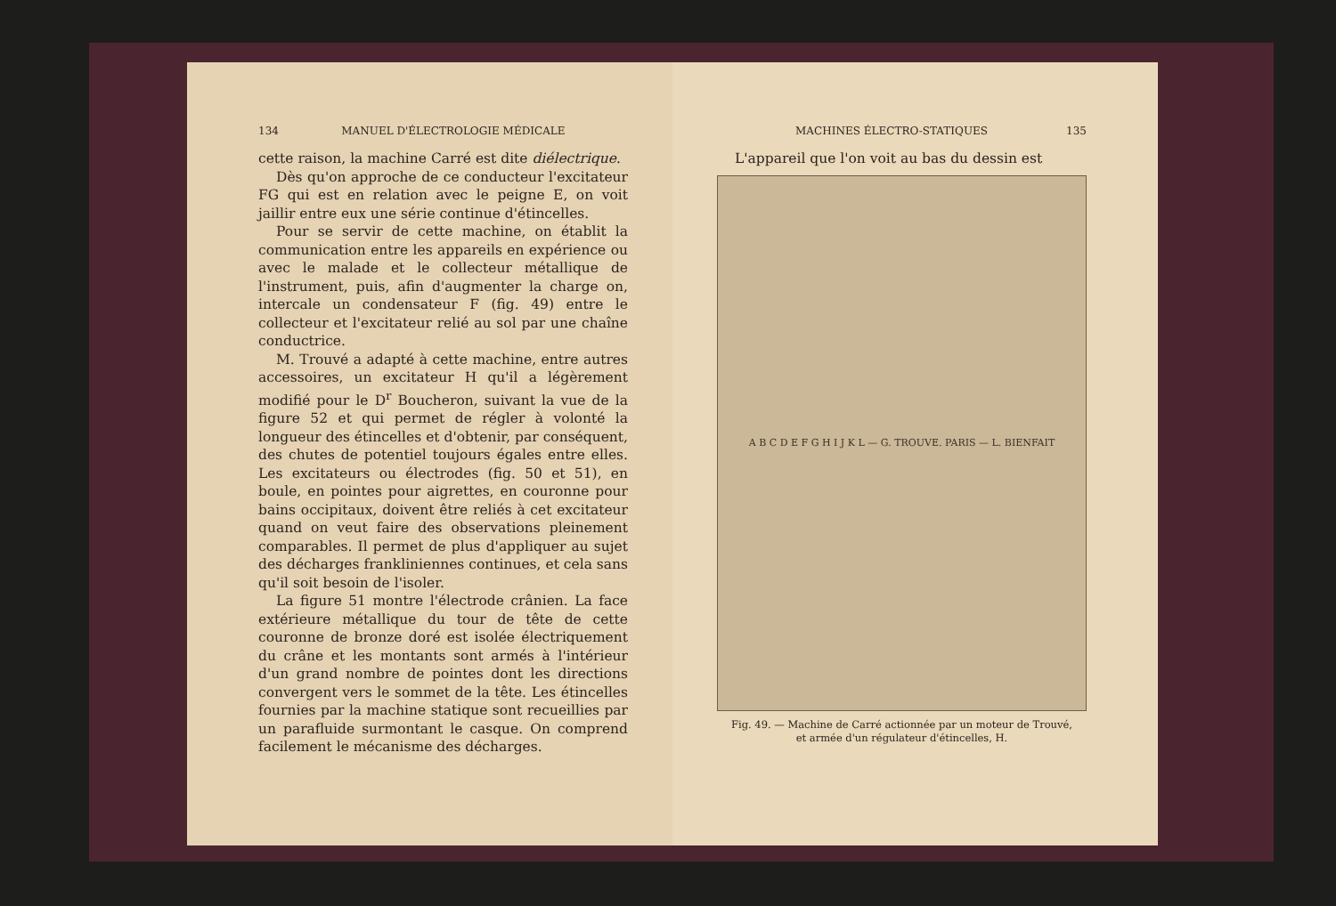134 MANUEL D'ÉLECTROLOGIE MÉDICALE
cette raison, la machine Carré est dite diélectrique.
Dès qu'on approche de ce conducteur l'excitateur FG qui est en relation avec le peigne E, on voit jaillir entre eux une série continue d'étincelles.
Pour se servir de cette machine, on établit la communication entre les appareils en expérience ou avec le malade et le collecteur métallique de l'instrument, puis, afin d'augmenter la charge on, intercale un condensateur F (fig. 49) entre le collecteur et l'excitateur relié au sol par une chaîne conductrice.
M. Trouvé a adapté à cette machine, entre autres accessoires, un excitateur H qu'il a légèrement modifié pour le D<sup>r</sup> Boucheron, suivant la vue de la figure 52 et qui permet de régler à volonté la longueur des étincelles et d'obtenir, par conséquent, des chutes de potentiel toujours égales entre elles. Les excitateurs ou électrodes (fig. 50 et 51), en boule, en pointes pour aigrettes, en couronne pour bains occipitaux, doivent être reliés à cet excitateur quand on veut faire des observations pleinement comparables. Il permet de plus d'appliquer au sujet des décharges frankliniennes continues, et cela sans qu'il soit besoin de l'isoler.
La figure 51 montre l'électrode crânien. La face extérieure métallique du tour de tête de cette couronne de bronze doré est isolée électriquement du crâne et les montants sont armés à l'intérieur d'un grand nombre de pointes dont les directions convergent vers le sommet de la tête. Les étincelles fournies par la machine statique sont recueillies par un parafluide surmontant le casque. On comprend facilement le mécanisme des décharges.
MACHINES ÉLECTRO-STATIQUES 135
L'appareil que l'on voit au bas du dessin est
A B C D E F G H I J K L — G. TROUVE. PARIS — L. BIENFAIT
Fig. 49. — Machine de Carré actionnée par un moteur de Trouvé,
et armée d'un régulateur d'étincelles, H.